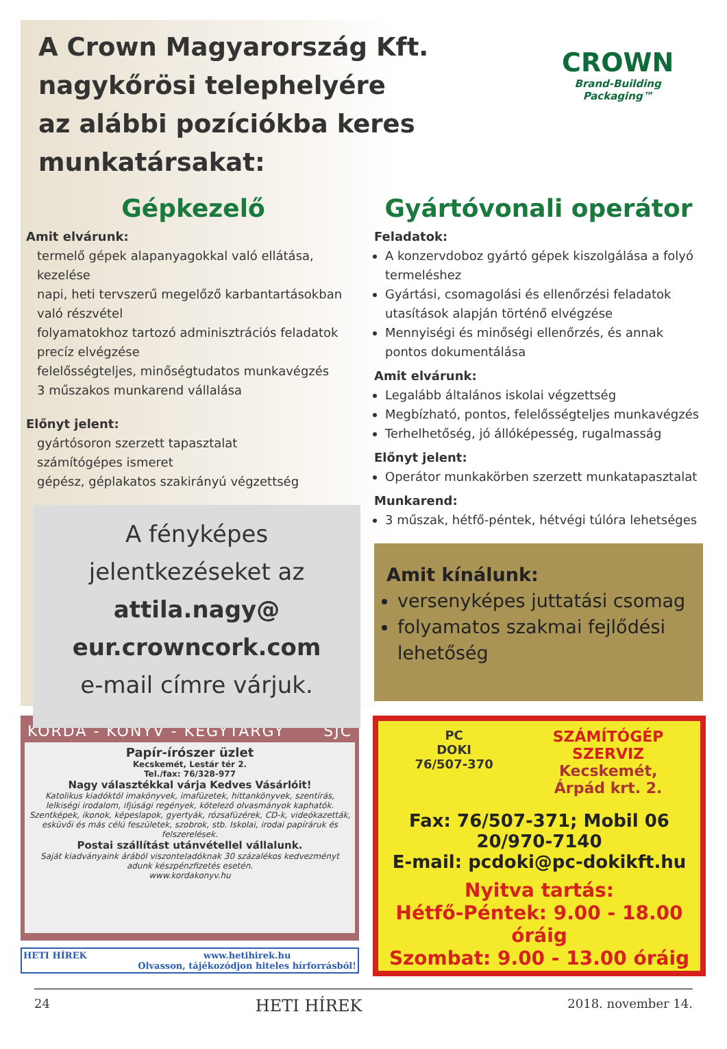A Crown Magyarország Kft.
nagykőrösi telephelyére
az alábbi pozíciókba keres munkatársakat:
CROWN
Brand-Building Packaging™
Gépkezelő
Amit elvárunk:
termelő gépek alapanyagokkal való ellátása, kezelése
napi, heti tervszerű megelőző karbantartásokban való részvétel
folyamatokhoz tartozó adminisztrációs feladatok precíz elvégzése
felelősségteljes, minőségtudatos munkavégzés
3 műszakos munkarend vállalása
Előnyt jelent:
gyártósoron szerzett tapasztalat
számítógépes ismeret
gépész, géplakatos szakirányú végzettség
A fényképes
jelentkezéseket az
attila.nagy@
eur.crowncork.com
e-mail címre várjuk.
Gyártóvonali operátor
Feladatok:
A konzervdoboz gyártó gépek kiszolgálása a folyó termeléshez
Gyártási, csomagolási és ellenőrzési feladatok utasítások alapján történő elvégzése
Mennyiségi és minőségi ellenőrzés, és annak pontos dokumentálása
Amit elvárunk:
Legalább általános iskolai végzettség
Megbízható, pontos, felelősségteljes munkavégzés
Terhelhetőség, jó állóképesség, rugalmasság
Előnyt jelent:
Operátor munkakörben szerzett munkatapasztalat
Munkarend:
3 műszak, hétfő-péntek, hétvégi túlóra lehetséges
Amit kínálunk:
versenyképes juttatási csomag
folyamatos szakmai fejlődési lehetőség
KORDA - KÖNYV - KEGYTÁRGY SJC
Papír-írószer üzlet
Kecskemét, Lestár tér 2.
Tel./fax: 76/328-977
Nagy választékkal várja Kedves Vásárlóit!
Katolikus kiadóktól imakönyvek, imafüzetek, hittankönyvek, szentírás, lelkiségi irodalom, ifjúsági regények, kötelező olvasmányok kaphatók. Szentképek, ikonok, képeslapok, gyertyák, rózsafüzérek, CD-k, videókazetták, esküvői és más célú feszületek, szobrok, stb. Iskolai, irodai papíráruk és felszerelések.
Postai szállítást utánvétellel vállalunk.
Saját kiadványaink árából viszonteladóknak 30 százalékos kedvezményt adunk készpénzfizetés esetén.
www.kordakonyv.hu
HETI HÍREK www.hetihirek.hu
Olvasson, tájékozódjon hiteles hírforrásból!
PC
DOKI
76/507-370
SZÁMÍTÓGÉP
SZERVIZ
Kecskemét,
Árpád krt. 2.
Fax: 76/507-371; Mobil 06 20/970-7140
E-mail: pcdoki@pc-dokikft.hu
Nyitva tartás:
Hétfő-Péntek: 9.00 - 18.00 óráig
Szombat: 9.00 - 13.00 óráig
24 HETI HÍREK 2018. november 14.